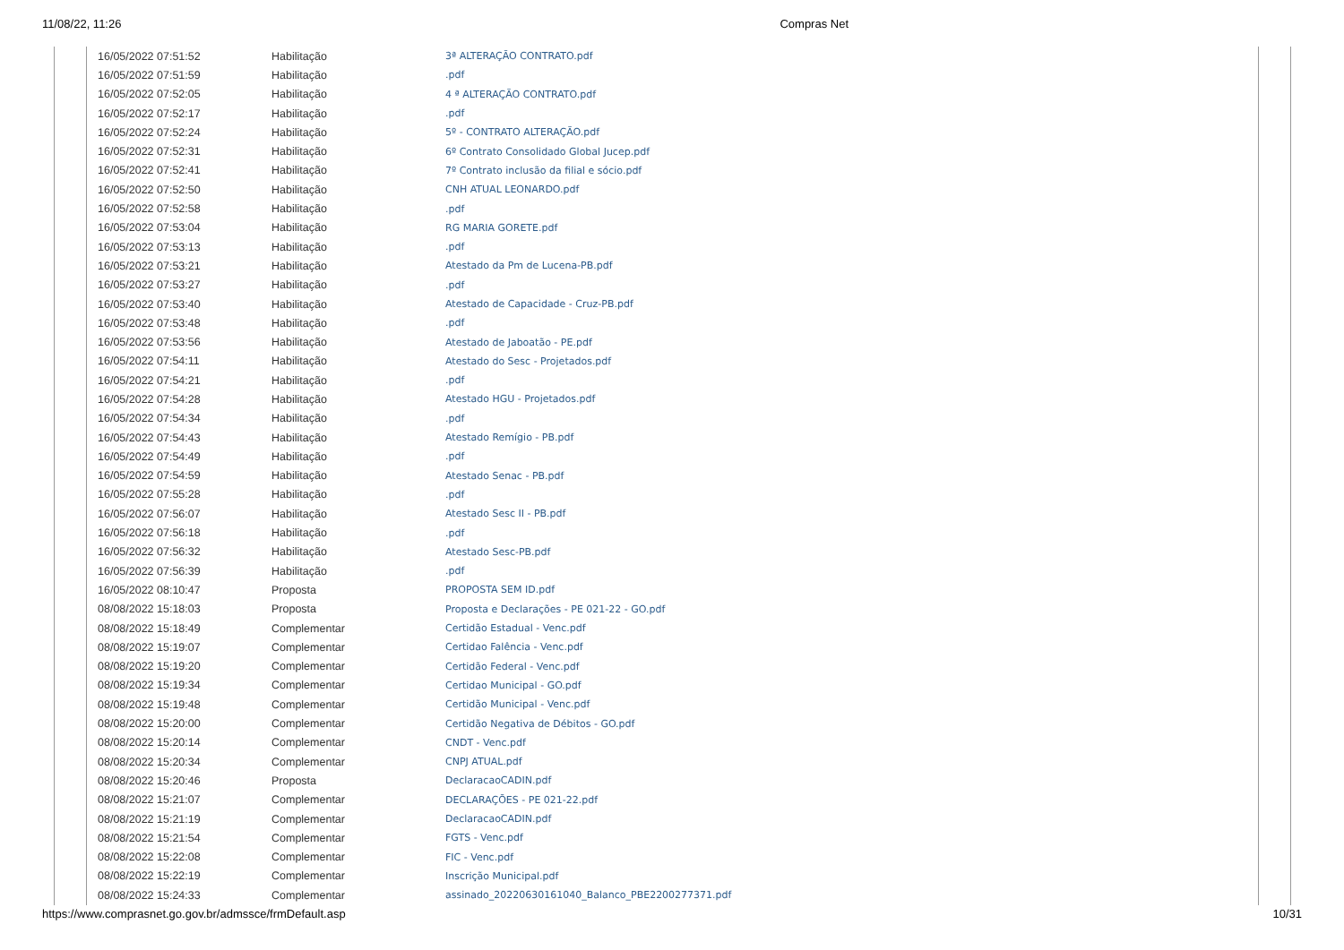11/08/22, 11:26 Compras Net
| 16/05/2022 07:51:52 | Habilitação | 3ª ALTERAÇÃO CONTRATO.pdf |
| 16/05/2022 07:51:59 | Habilitação | .pdf |
| 16/05/2022 07:52:05 | Habilitação | 4 ª ALTERAÇÃO CONTRATO.pdf |
| 16/05/2022 07:52:17 | Habilitação | .pdf |
| 16/05/2022 07:52:24 | Habilitação | 5º - CONTRATO ALTERAÇÃO.pdf |
| 16/05/2022 07:52:31 | Habilitação | 6º Contrato Consolidado Global Jucep.pdf |
| 16/05/2022 07:52:41 | Habilitação | 7º Contrato inclusão da filial e sócio.pdf |
| 16/05/2022 07:52:50 | Habilitação | CNH ATUAL LEONARDO.pdf |
| 16/05/2022 07:52:58 | Habilitação | .pdf |
| 16/05/2022 07:53:04 | Habilitação | RG MARIA GORETE.pdf |
| 16/05/2022 07:53:13 | Habilitação | .pdf |
| 16/05/2022 07:53:21 | Habilitação | Atestado da Pm de Lucena-PB.pdf |
| 16/05/2022 07:53:27 | Habilitação | .pdf |
| 16/05/2022 07:53:40 | Habilitação | Atestado de Capacidade - Cruz-PB.pdf |
| 16/05/2022 07:53:48 | Habilitação | .pdf |
| 16/05/2022 07:53:56 | Habilitação | Atestado de Jaboatão - PE.pdf |
| 16/05/2022 07:54:11 | Habilitação | Atestado do Sesc - Projetados.pdf |
| 16/05/2022 07:54:21 | Habilitação | .pdf |
| 16/05/2022 07:54:28 | Habilitação | Atestado HGU - Projetados.pdf |
| 16/05/2022 07:54:34 | Habilitação | .pdf |
| 16/05/2022 07:54:43 | Habilitação | Atestado Remígio - PB.pdf |
| 16/05/2022 07:54:49 | Habilitação | .pdf |
| 16/05/2022 07:54:59 | Habilitação | Atestado Senac - PB.pdf |
| 16/05/2022 07:55:28 | Habilitação | .pdf |
| 16/05/2022 07:56:07 | Habilitação | Atestado Sesc II - PB.pdf |
| 16/05/2022 07:56:18 | Habilitação | .pdf |
| 16/05/2022 07:56:32 | Habilitação | Atestado Sesc-PB.pdf |
| 16/05/2022 07:56:39 | Habilitação | .pdf |
| 16/05/2022 08:10:47 | Proposta | PROPOSTA SEM ID.pdf |
| 08/08/2022 15:18:03 | Proposta | Proposta e Declarações - PE 021-22 - GO.pdf |
| 08/08/2022 15:18:49 | Complementar | Certidão Estadual - Venc.pdf |
| 08/08/2022 15:19:07 | Complementar | Certidao Falência - Venc.pdf |
| 08/08/2022 15:19:20 | Complementar | Certidão Federal - Venc.pdf |
| 08/08/2022 15:19:34 | Complementar | Certidao Municipal - GO.pdf |
| 08/08/2022 15:19:48 | Complementar | Certidão Municipal - Venc.pdf |
| 08/08/2022 15:20:00 | Complementar | Certidão Negativa de Débitos - GO.pdf |
| 08/08/2022 15:20:14 | Complementar | CNDT - Venc.pdf |
| 08/08/2022 15:20:34 | Complementar | CNPJ ATUAL.pdf |
| 08/08/2022 15:20:46 | Proposta | DeclaracaoCADIN.pdf |
| 08/08/2022 15:21:07 | Complementar | DECLARAÇÕES - PE 021-22.pdf |
| 08/08/2022 15:21:19 | Complementar | DeclaracaoCADIN.pdf |
| 08/08/2022 15:21:54 | Complementar | FGTS - Venc.pdf |
| 08/08/2022 15:22:08 | Complementar | FIC - Venc.pdf |
| 08/08/2022 15:22:19 | Complementar | Inscrição Municipal.pdf |
| 08/08/2022 15:24:33 | Complementar | assinado_20220630161040_Balanco_PBE2200277371.pdf |
https://www.comprasnet.go.gov.br/admssce/frmDefault.asp 10/31